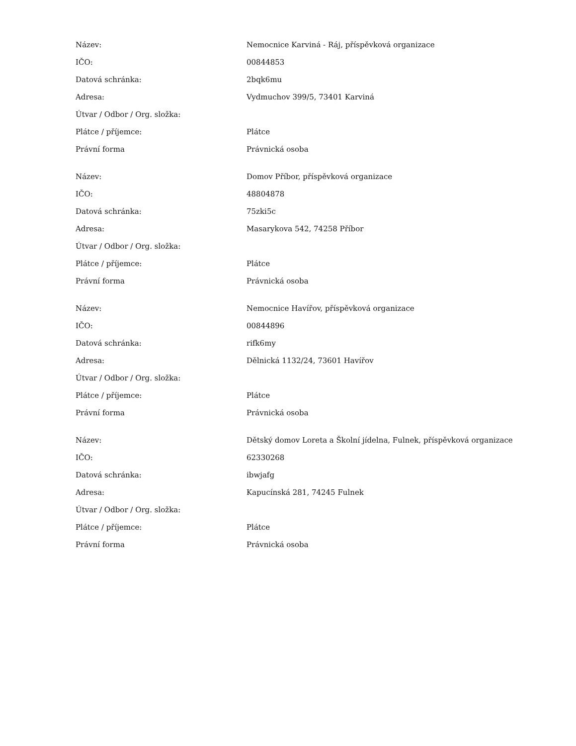| Název: | Nemocnice Karviná - Ráj, příspěvková organizace |
| IČO: | 00844853 |
| Datová schránka: | 2bqk6mu |
| Adresa: | Vydmuchov 399/5, 73401 Karviná |
| Útvar / Odbor / Org. složka: | |
| Plátce / příjemce: | Plátce |
| Právní forma | Právnická osoba |
| Název: | Domov Příbor, příspěvková organizace |
| IČO: | 48804878 |
| Datová schránka: | 75zki5c |
| Adresa: | Masarykova 542, 74258 Příbor |
| Útvar / Odbor / Org. složka: | |
| Plátce / příjemce: | Plátce |
| Právní forma | Právnická osoba |
| Název: | Nemocnice Havířov, příspěvková organizace |
| IČO: | 00844896 |
| Datová schránka: | rifk6my |
| Adresa: | Dělnická 1132/24, 73601 Havířov |
| Útvar / Odbor / Org. složka: | |
| Plátce / příjemce: | Plátce |
| Právní forma | Právnická osoba |
| Název: | Dětský domov Loreta a Školní jídelna, Fulnek, příspěvková organizace |
| IČO: | 62330268 |
| Datová schránka: | ibwjafg |
| Adresa: | Kapucínská 281, 74245 Fulnek |
| Útvar / Odbor / Org. složka: | |
| Plátce / příjemce: | Plátce |
| Právní forma | Právnická osoba |